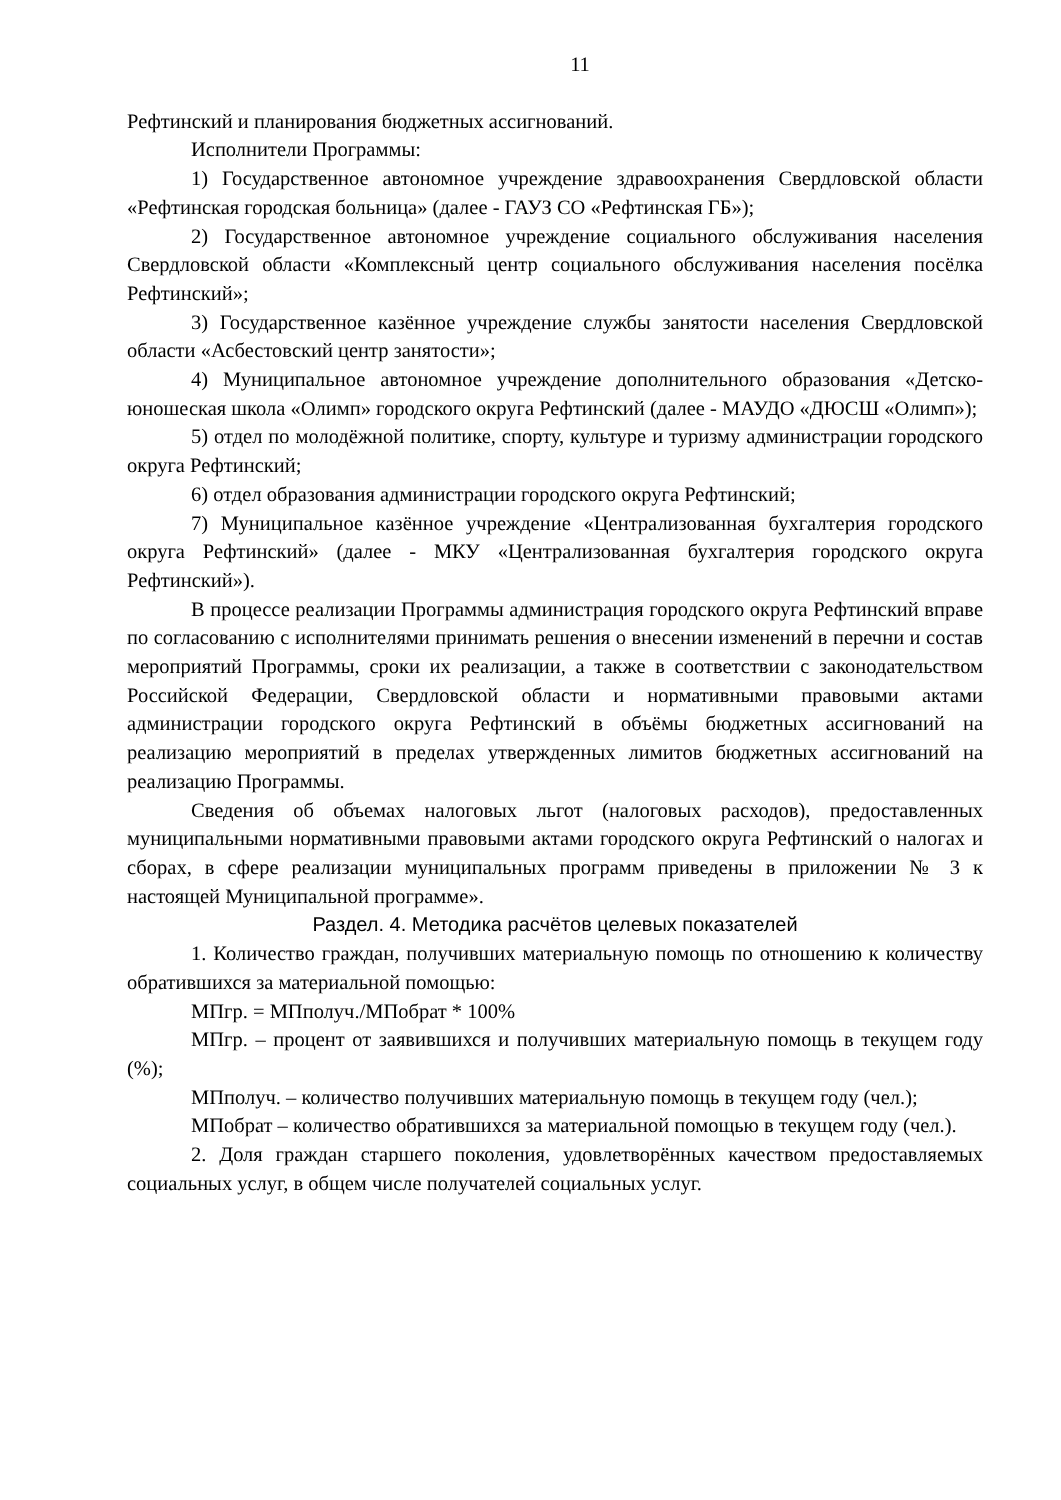11
Рефтинский и планирования бюджетных ассигнований.
Исполнители Программы:
1) Государственное автономное учреждение здравоохранения Свердловской области «Рефтинская городская больница» (далее - ГАУЗ СО «Рефтинская ГБ»);
2) Государственное автономное учреждение социального обслуживания населения Свердловской области «Комплексный центр социального обслуживания населения посёлка Рефтинский»;
3) Государственное казённое учреждение службы занятости населения Свердловской области «Асбестовский центр занятости»;
4) Муниципальное автономное учреждение дополнительного образования «Детско-юношеская школа «Олимп» городского округа Рефтинский (далее - МАУДО «ДЮСШ «Олимп»);
5) отдел по молодёжной политике, спорту, культуре и туризму администрации городского округа Рефтинский;
6) отдел образования администрации городского округа Рефтинский;
7) Муниципальное казённое учреждение «Централизованная бухгалтерия городского округа Рефтинский» (далее - МКУ «Централизованная бухгалтерия городского округа Рефтинский»).
В процессе реализации Программы администрация городского округа Рефтинский вправе по согласованию с исполнителями принимать решения о внесении изменений в перечни и состав мероприятий Программы, сроки их реализации, а также в соответствии с законодательством Российской Федерации, Свердловской области и нормативными правовыми актами администрации городского округа Рефтинский в объёмы бюджетных ассигнований на реализацию мероприятий в пределах утвержденных лимитов бюджетных ассигнований на реализацию Программы.
Сведения об объемах налоговых льгот (налоговых расходов), предоставленных муниципальными нормативными правовыми актами городского округа Рефтинский о налогах и сборах, в сфере реализации муниципальных программ приведены в приложении № 3 к настоящей Муниципальной программе».
Раздел. 4. Методика расчётов целевых показателей
1. Количество граждан, получивших материальную помощь по отношению к количеству обратившихся за материальной помощью:
МПгр. = МПполуч./МПобрат * 100%
МПгр. – процент от заявившихся и получивших материальную помощь в текущем году (%);
МПполуч. – количество получивших материальную помощь в текущем году (чел.);
МПобрат – количество обратившихся за материальной помощью в текущем году (чел.).
2. Доля граждан старшего поколения, удовлетворённых качеством предоставляемых социальных услуг, в общем числе получателей социальных услуг.